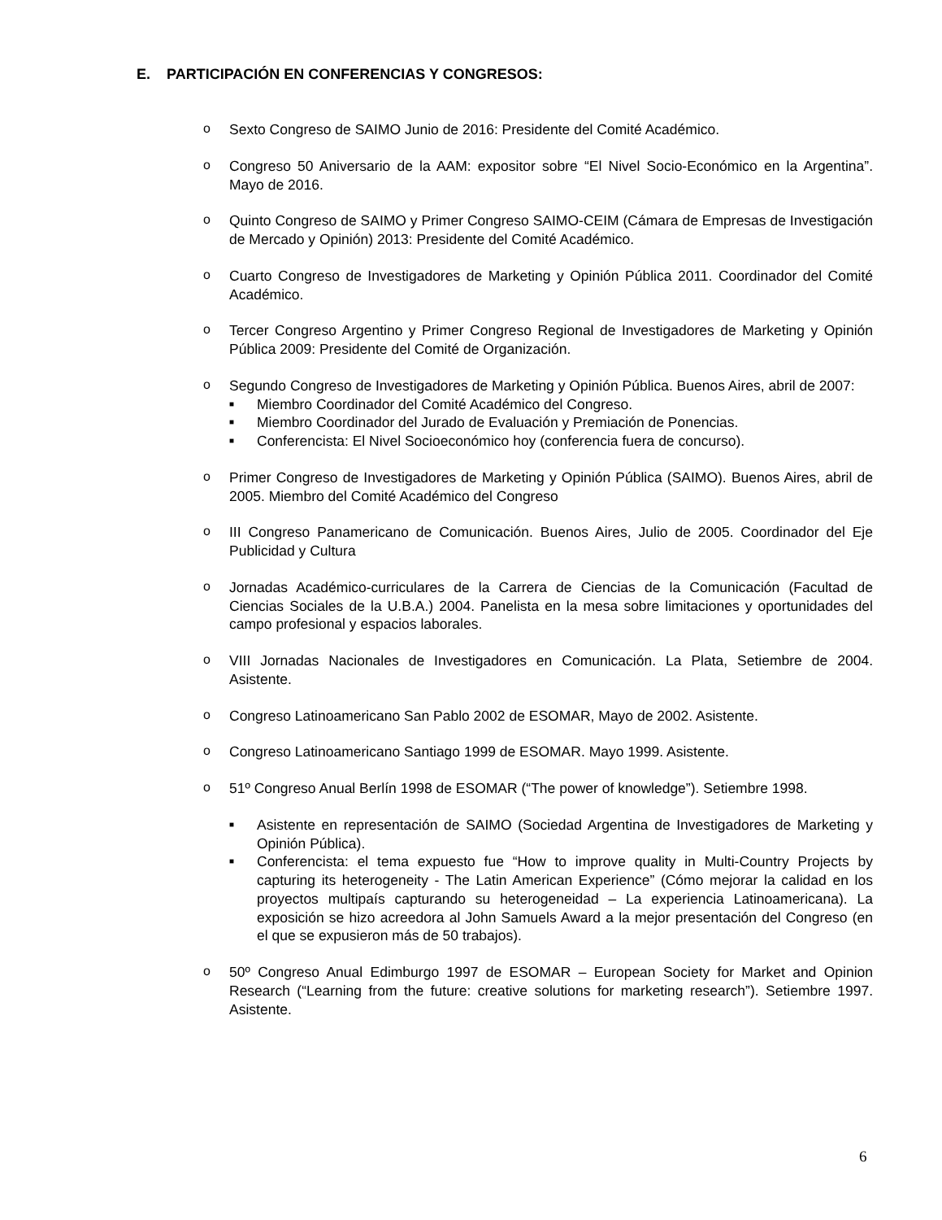E. PARTICIPACIÓN EN CONFERENCIAS Y CONGRESOS:
o Sexto Congreso de SAIMO Junio de 2016: Presidente del Comité Académico.
o Congreso 50 Aniversario de la AAM: expositor sobre “El Nivel Socio-Económico en la Argentina”. Mayo de 2016.
o Quinto Congreso de SAIMO y Primer Congreso SAIMO-CEIM (Cámara de Empresas de Investigación de Mercado y Opinión) 2013: Presidente del Comité Académico.
o Cuarto Congreso de Investigadores de Marketing y Opinión Pública 2011. Coordinador del Comité Académico.
o Tercer Congreso Argentino y Primer Congreso Regional de Investigadores de Marketing y Opinión Pública 2009: Presidente del Comité de Organización.
o Segundo Congreso de Investigadores de Marketing y Opinión Pública. Buenos Aires, abril de 2007:
■
Miembro Coordinador del Comité Académico del Congreso.
■
Miembro Coordinador del Jurado de Evaluación y Premiación de Ponencias.
■
Conferencista: El Nivel Socioeconómico hoy (conferencia fuera de concurso).
o Primer Congreso de Investigadores de Marketing y Opinión Pública (SAIMO). Buenos Aires, abril de 2005. Miembro del Comité Académico del Congreso
o III Congreso Panamericano de Comunicación. Buenos Aires, Julio de 2005. Coordinador del Eje Publicidad y Cultura
o Jornadas Académico-curriculares de la Carrera de Ciencias de la Comunicación (Facultad de Ciencias Sociales de la U.B.A.) 2004. Panelista en la mesa sobre limitaciones y oportunidades del campo profesional y espacios laborales.
o VIII Jornadas Nacionales de Investigadores en Comunicación. La Plata, Setiembre de 2004. Asistente.
o Congreso Latinoamericano San Pablo 2002 de ESOMAR, Mayo de 2002. Asistente.
o Congreso Latinoamericano Santiago 1999 de ESOMAR. Mayo 1999. Asistente.
o 51º Congreso Anual Berlín 1998 de ESOMAR (“The power of knowledge”). Setiembre 1998.
■
Asistente en representación de SAIMO (Sociedad Argentina de Investigadores de Marketing y Opinión Pública).
■
Conferencista: el tema expuesto fue “How to improve quality in Multi-Country Projects by capturing its heterogeneity - The Latin American Experience” (Cómo mejorar la calidad en los proyectos multipaís capturando su heterogeneidad – La experiencia Latinoamericana). La exposición se hizo acreedora al John Samuels Award a la mejor presentación del Congreso (en el que se expusieron más de 50 trabajos).
o 50º Congreso Anual Edimburgo 1997 de ESOMAR – European Society for Market and Opinion Research (“Learning from the future: creative solutions for marketing research”). Setiembre 1997. Asistente.
6